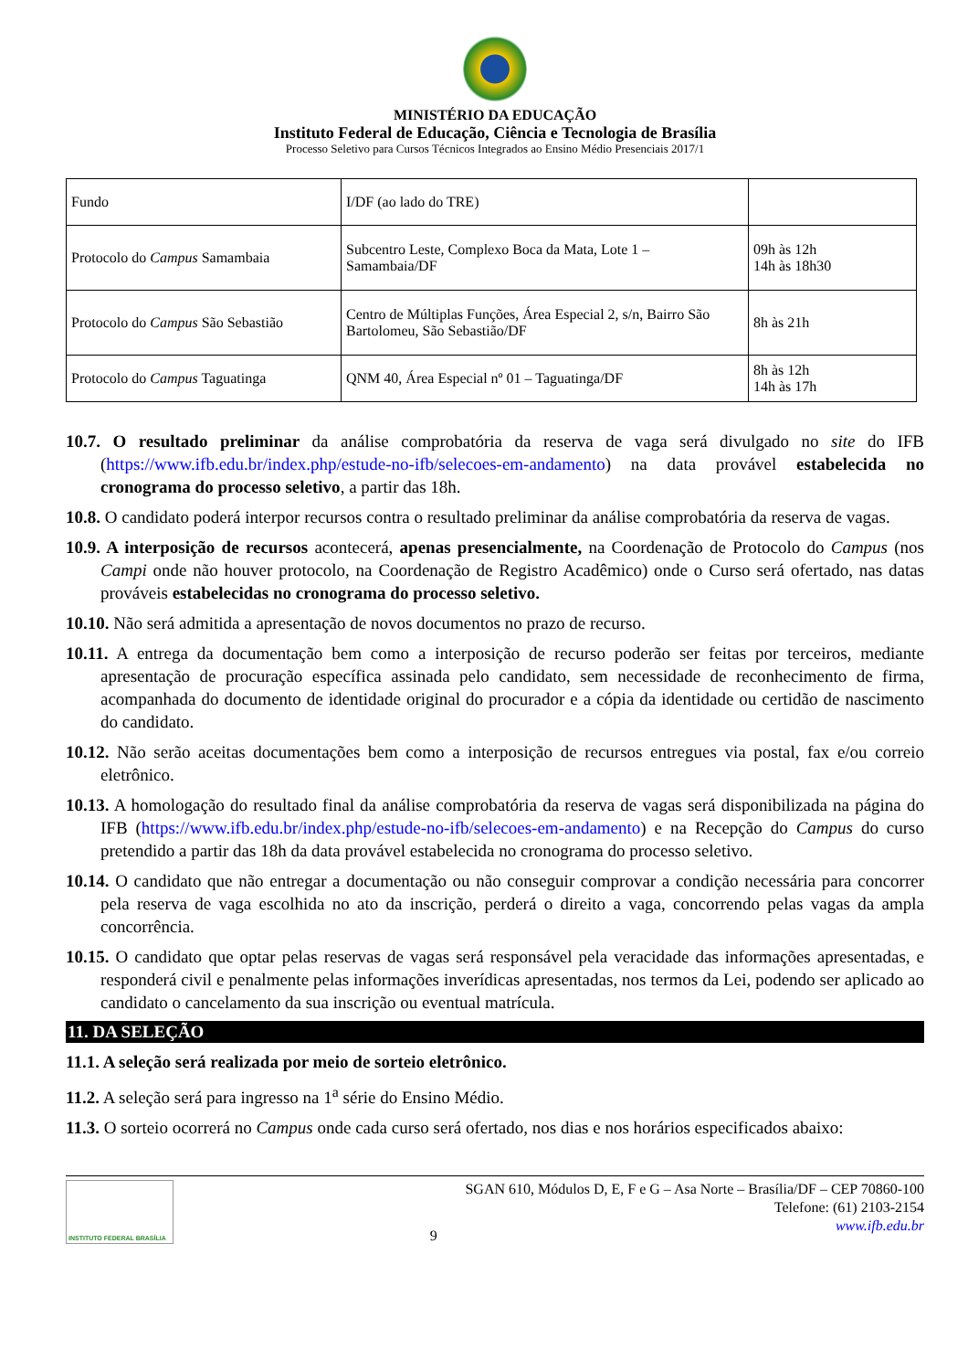MINISTÉRIO DA EDUCAÇÃO
Instituto Federal de Educação, Ciência e Tecnologia de Brasília
Processo Seletivo para Cursos Técnicos Integrados ao Ensino Médio Presenciais 2017/1
| Fundo | I/DF (ao lado do TRE) | |
| Protocolo do Campus Samambaia | Subcentro Leste, Complexo Boca da Mata, Lote 1 – Samambaia/DF | 09h às 12h 14h às 18h30 |
| Protocolo do Campus São Sebastião | Centro de Múltiplas Funções, Área Especial 2, s/n, Bairro São Bartolomeu, São Sebastião/DF | 8h às 21h |
| Protocolo do Campus Taguatinga | QNM 40, Área Especial nº 01 – Taguatinga/DF | 8h às 12h 14h às 17h |
10.7. O resultado preliminar da análise comprobatória da reserva de vaga será divulgado no site do IFB (https://www.ifb.edu.br/index.php/estude-no-ifb/selecoes-em-andamento) na data provável estabelecida no cronograma do processo seletivo, a partir das 18h.
10.8. O candidato poderá interpor recursos contra o resultado preliminar da análise comprobatória da reserva de vagas.
10.9. A interposição de recursos acontecerá, apenas presencialmente, na Coordenação de Protocolo do Campus (nos Campi onde não houver protocolo, na Coordenação de Registro Acadêmico) onde o Curso será ofertado, nas datas prováveis estabelecidas no cronograma do processo seletivo.
10.10. Não será admitida a apresentação de novos documentos no prazo de recurso.
10.11. A entrega da documentação bem como a interposição de recurso poderão ser feitas por terceiros, mediante apresentação de procuração específica assinada pelo candidato, sem necessidade de reconhecimento de firma, acompanhada do documento de identidade original do procurador e a cópia da identidade ou certidão de nascimento do candidato.
10.12. Não serão aceitas documentações bem como a interposição de recursos entregues via postal, fax e/ou correio eletrônico.
10.13. A homologação do resultado final da análise comprobatória da reserva de vagas será disponibilizada na página do IFB (https://www.ifb.edu.br/index.php/estude-no-ifb/selecoes-em-andamento) e na Recepção do Campus do curso pretendido a partir das 18h da data provável estabelecida no cronograma do processo seletivo.
10.14. O candidato que não entregar a documentação ou não conseguir comprovar a condição necessária para concorrer pela reserva de vaga escolhida no ato da inscrição, perderá o direito a vaga, concorrendo pelas vagas da ampla concorrência.
10.15. O candidato que optar pelas reservas de vagas será responsável pela veracidade das informações apresentadas, e responderá civil e penalmente pelas informações inverídicas apresentadas, nos termos da Lei, podendo ser aplicado ao candidato o cancelamento da sua inscrição ou eventual matrícula.
11. DA SELEÇÃO
11.1. A seleção será realizada por meio de sorteio eletrônico.
11.2. A seleção será para ingresso na 1<sup>a</sup> série do Ensino Médio.
11.3. O sorteio ocorrerá no Campus onde cada curso será ofertado, nos dias e nos horários especificados abaixo:
INSTITUTO FEDERAL BRASÍLIA
9
SGAN 610, Módulos D, E, F e G – Asa Norte – Brasília/DF – CEP 70860-100
Telefone: (61) 2103-2154
www.ifb.edu.br